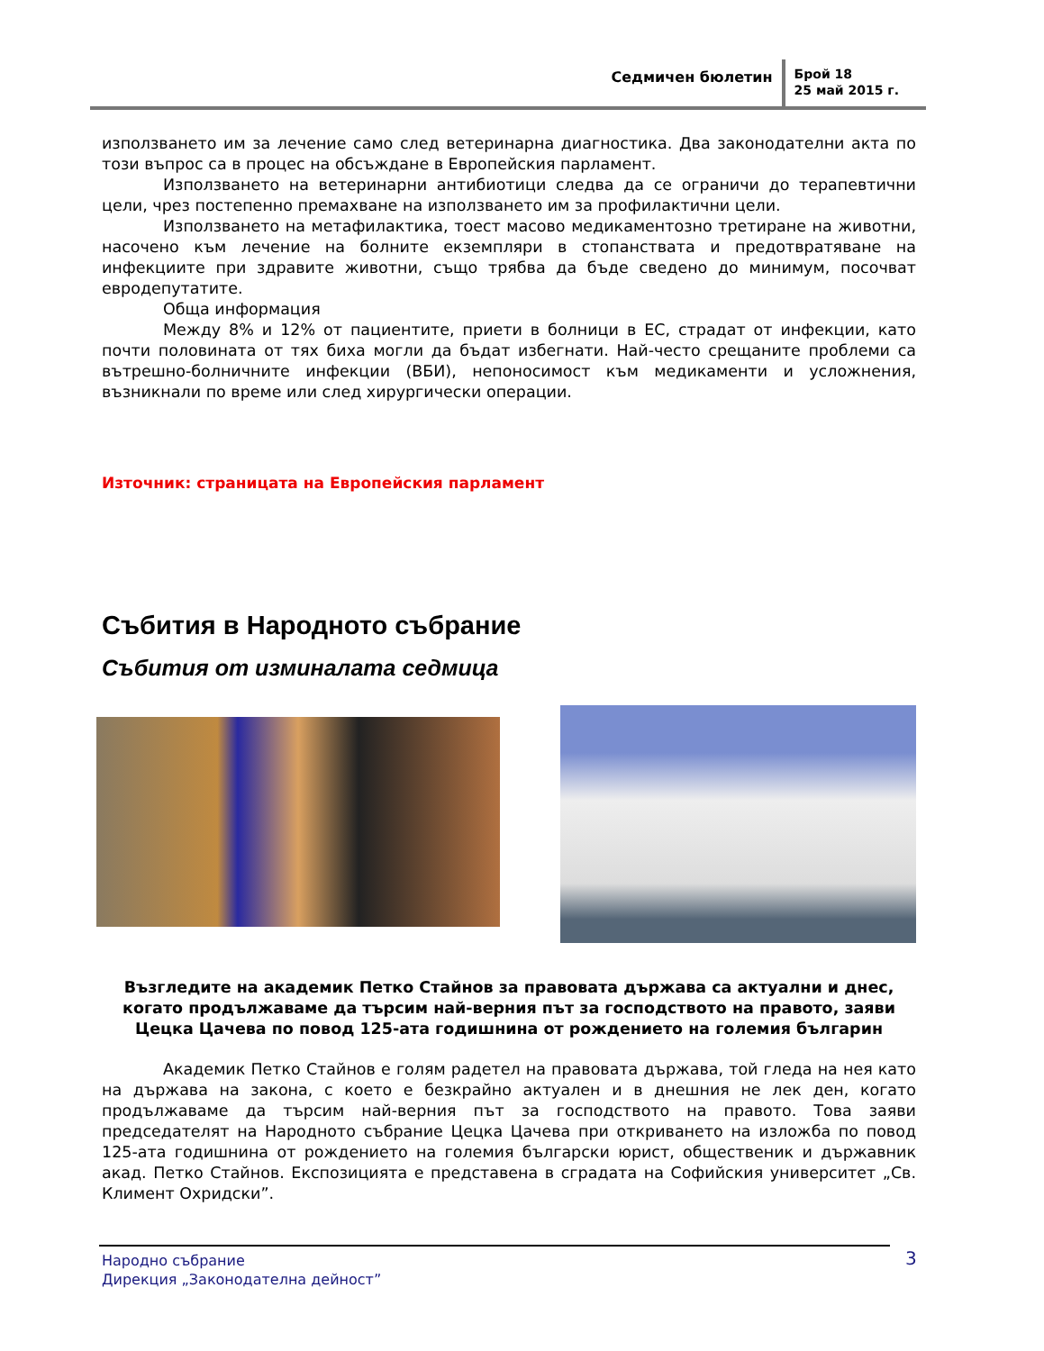Седмичен бюлетин
Брой 18
25 май 2015 г.
използването им за лечение само след ветеринарна диагностика. Два законодателни акта по този въпрос са в процес на обсъждане в Европейския парламент.
Използването на ветеринарни антибиотици следва да се ограничи до терапевтични цели, чрез постепенно премахване на използването им за профилактични цели.
Използването на метафилактика, тоест масово медикаментозно третиране на животни, насочено към лечение на болните екземпляри в стопанствата и предотвратяване на инфекциите при здравите животни, също трябва да бъде сведено до минимум, посочват евродепутатите.
Обща информация
Между 8% и 12% от пациентите, приети в болници в ЕС, страдат от инфекции, като почти половината от тях биха могли да бъдат избегнати. Най-често срещаните проблеми са вътрешно-болничните инфекции (ВБИ), непоносимост към медикаменти и усложнения, възникнали по време или след хирургически операции.
Източник: страницата на Европейския парламент
Събития в Народното събрание
Събития от изминалата седмица
Възгледите на академик Петко Стайнов за правовата държава са актуални и днес, когато продължаваме да търсим най-верния път за господството на правото, заяви Цецка Цачева по повод 125-ата годишнина от рождението на големия българин
Академик Петко Стайнов е голям радетел на правовата държава, той гледа на нея като на държава на закона, с което е безкрайно актуален и в днешния не лек ден, когато продължаваме да търсим най-верния път за господството на правото. Това заяви председателят на Народното събрание Цецка Цачева при откриването на изложба по повод 125-ата годишнина от рождението на големия български юрист, общественик и държавник акад. Петко Стайнов. Експозицията е представена в сградата на Софийския университет „Св. Климент Охридски”.
Народно събрание
Дирекция „Законодателна дейност”
3